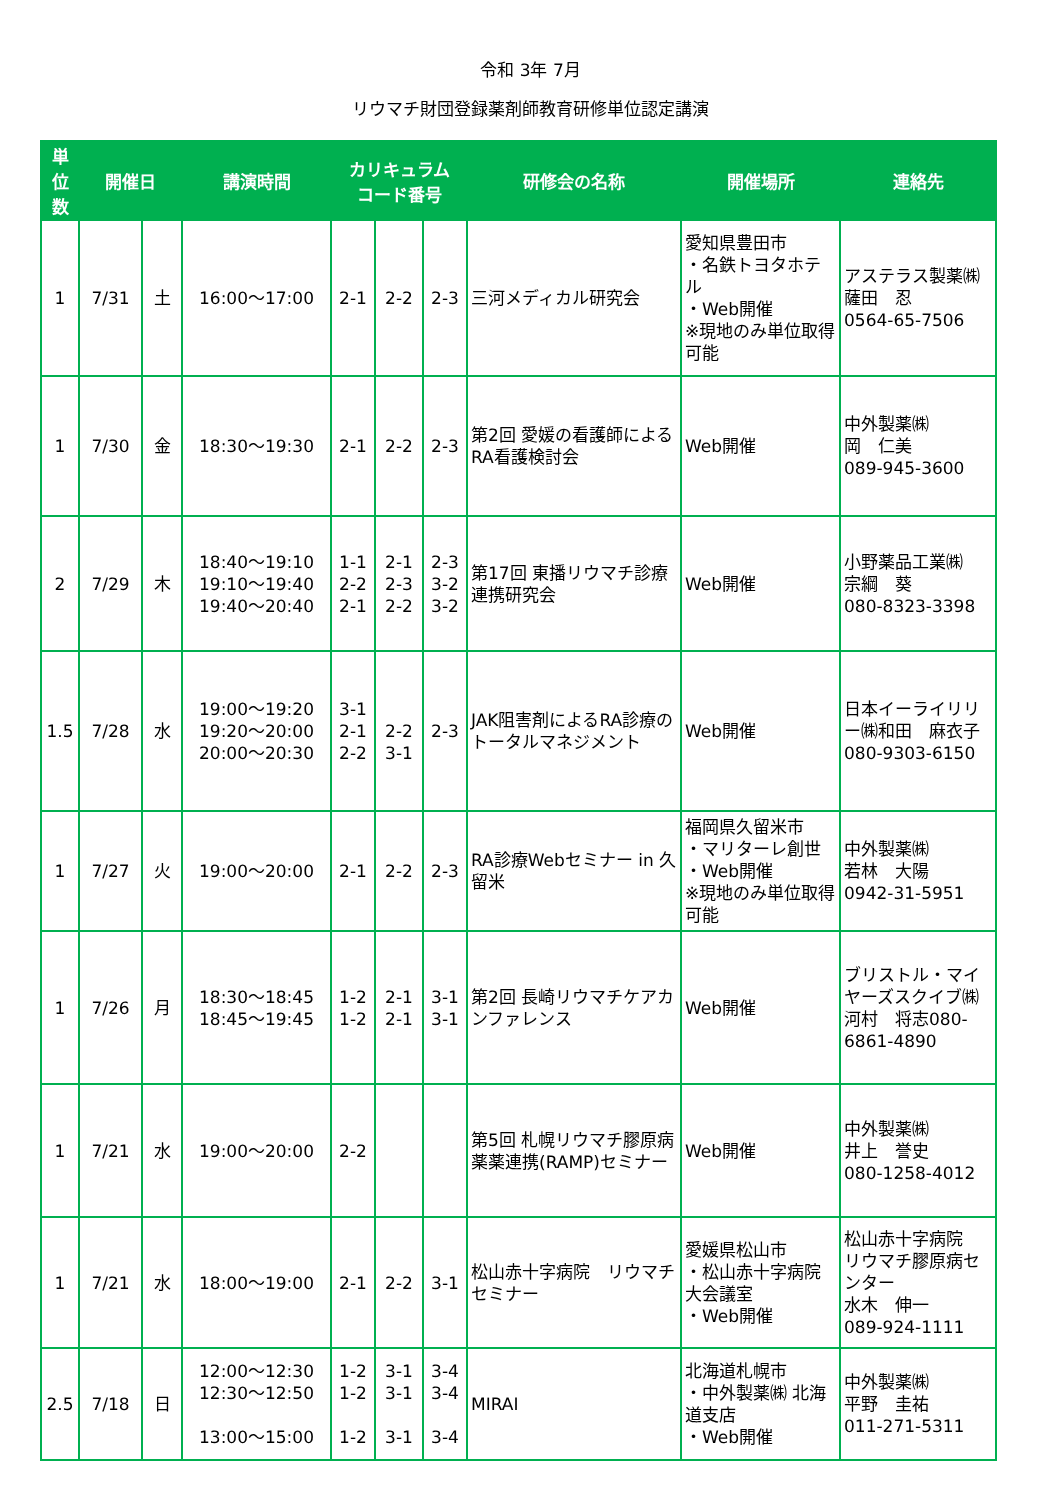令和 3年 7月
リウマチ財団登録薬剤師教育研修単位認定講演
| 単 位 数 | 開催日 | | 講演時間 | カリキュラム コード番号 | | | 研修会の名称 | 開催場所 | 連絡先 |
| --- | --- | --- | --- | --- | --- | --- | --- | --- | --- |
| 1 | 7/31 | 土 | 16:00～17:00 | 2-1 | 2-2 | 2-3 | 三河メディカル研究会 | 愛知県豊田市 ・名鉄トヨタホテル ・Web開催 ※現地のみ単位取得可能 | アステラス製薬㈱ 薩田 忍 0564-65-7506 |
| 1 | 7/30 | 金 | 18:30～19:30 | 2-1 | 2-2 | 2-3 | 第2回 愛媛の看護師によるRA看護検討会 | Web開催 | 中外製薬㈱ 岡 仁美 089-945-3600 |
| 2 | 7/29 | 木 | 18:40～19:10 19:10～19:40 19:40～20:40 | 1-1 2-2 2-1 | 2-1 2-3 2-2 | 2-3 3-2 3-2 | 第17回 東播リウマチ診療連携研究会 | Web開催 | 小野薬品工業㈱ 宗綱 葵 080-8323-3398 |
| 1.5 | 7/28 | 水 | 19:00～19:20 19:20～20:00 20:00～20:30 | 3-1 2-1 2-2 | 2-2 3-1 | 2-3 | JAK阻害剤によるRA診療のトータルマネジメント | Web開催 | 日本イーライリリー㈱和田 麻衣子 080-9303-6150 |
| 1 | 7/27 | 火 | 19:00～20:00 | 2-1 | 2-2 | 2-3 | RA診療Webセミナー in 久留米 | 福岡県久留米市 ・マリターレ創世 ・Web開催 ※現地のみ単位取得可能 | 中外製薬㈱ 若林 大陽 0942-31-5951 |
| 1 | 7/26 | 月 | 18:30～18:45 18:45～19:45 | 1-2 1-2 | 2-1 2-1 | 3-1 3-1 | 第2回 長崎リウマチケアカンファレンス | Web開催 | ブリストル・マイヤーズスクイブ㈱河村 将志080-6861-4890 |
| 1 | 7/21 | 水 | 19:00～20:00 | 2-2 | | | 第5回 札幌リウマチ膠原病薬薬連携(RAMP)セミナー | Web開催 | 中外製薬㈱ 井上 誉史 080-1258-4012 |
| 1 | 7/21 | 水 | 18:00～19:00 | 2-1 | 2-2 | 3-1 | 松山赤十字病院 リウマチセミナー | 愛媛県松山市 ・松山赤十字病院大会議室 ・Web開催 | 松山赤十字病院 リウマチ膠原病センター 水木 伸一 089-924-1111 |
| 2.5 | 7/18 | 日 | 12:00～12:30 12:30～12:50 13:00～15:00 | 1-2 1-2 1-2 | 3-1 3-1 3-1 | 3-4 3-4 3-4 | MIRAI | 北海道札幌市 ・中外製薬㈱ 北海道支店 ・Web開催 | 中外製薬㈱ 平野 圭祐 011-271-5311 |